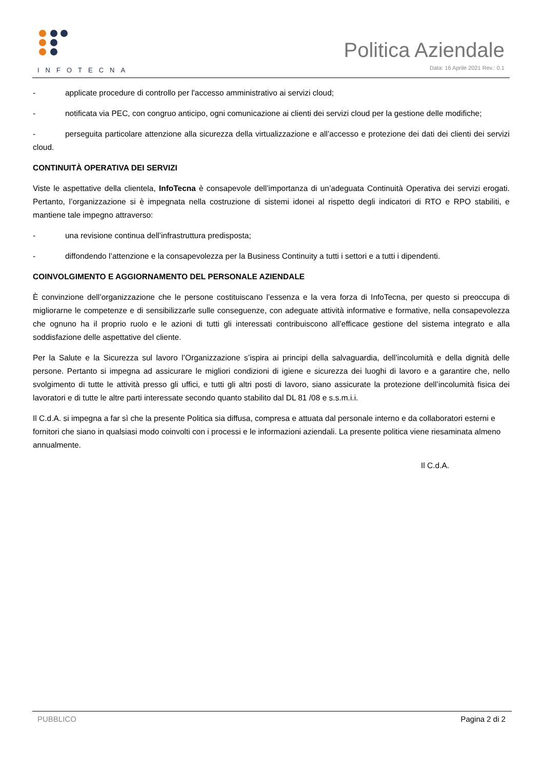INFOTECNA
Politica Aziendale
Data: 16 Aprile 2021 Rev.: 0.1
- applicate procedure di controllo per l'accesso amministrativo ai servizi cloud;
- notificata via PEC, con congruo anticipo, ogni comunicazione ai clienti dei servizi cloud per la gestione delle modifiche;
- perseguita particolare attenzione alla sicurezza della virtualizzazione e all’accesso e protezione dei dati dei clienti dei servizi cloud.
CONTINUITÀ OPERATIVA DEI SERVIZI
Viste le aspettative della clientela, InfoTecna è consapevole dell’importanza di un’adeguata Continuità Operativa dei servizi erogati. Pertanto, l’organizzazione si è impegnata nella costruzione di sistemi idonei al rispetto degli indicatori di RTO e RPO stabiliti, e mantiene tale impegno attraverso:
- una revisione continua dell’infrastruttura predisposta;
- diffondendo l’attenzione e la consapevolezza per la Business Continuity a tutti i settori e a tutti i dipendenti.
COINVOLGIMENTO E AGGIORNAMENTO DEL PERSONALE AZIENDALE
È convinzione dell’organizzazione che le persone costituiscano l’essenza e la vera forza di InfoTecna, per questo si preoccupa di migliorarne le competenze e di sensibilizzarle sulle conseguenze, con adeguate attività informative e formative, nella consapevolezza che ognuno ha il proprio ruolo e le azioni di tutti gli interessati contribuiscono all’efficace gestione del sistema integrato e alla soddisfazione delle aspettative del cliente.
Per la Salute e la Sicurezza sul lavoro l’Organizzazione s’ispira ai principi della salvaguardia, dell’incolumità e della dignità delle persone. Pertanto si impegna ad assicurare le migliori condizioni di igiene e sicurezza dei luoghi di lavoro e a garantire che, nello svolgimento di tutte le attività presso gli uffici, e tutti gli altri posti di lavoro, siano assicurate la protezione dell’incolumità fisica dei lavoratori e di tutte le altre parti interessate secondo quanto stabilito dal DL 81 /08 e s.s.m.i.i.
Il C.d.A. si impegna a far sì che la presente Politica sia diffusa, compresa e attuata dal personale interno e da collaboratori esterni e fornitori che siano in qualsiasi modo coinvolti con i processi e le informazioni aziendali. La presente politica viene riesaminata almeno annualmente.
Il C.d.A.
PUBBLICO Pagina 2 di 2